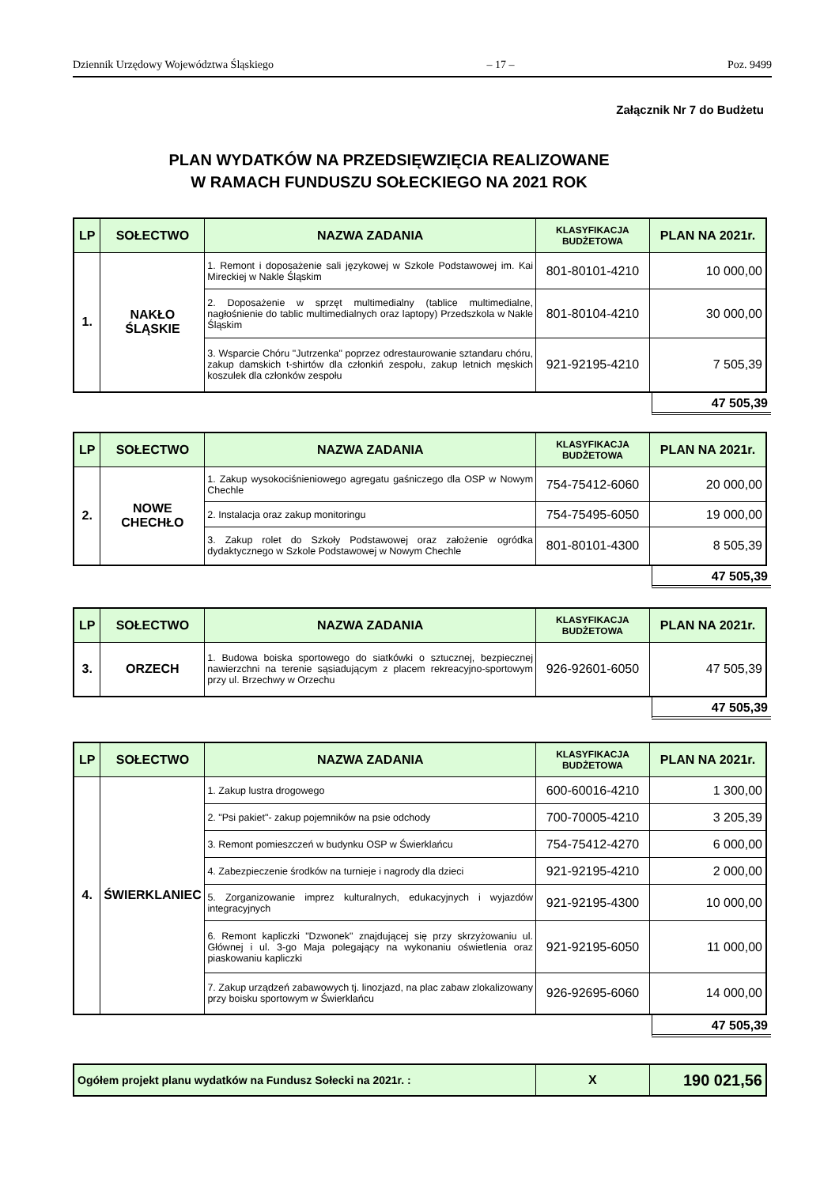Dziennik Urzędowy Województwa Śląskiego – 17 – Poz. 9499
Załącznik Nr 7 do Budżetu
PLAN WYDATKÓW NA PRZEDSIĘWZIĘCIA REALIZOWANE
W RAMACH FUNDUSZU SOŁECKIEGO NA 2021 ROK
| LP | SOŁECTWO | NAZWA ZADANIA | KLASYFIKACJA BUDŻETOWA | PLAN NA 2021r. |
| --- | --- | --- | --- | --- |
| 1. | NAKŁO ŚLĄSKIE | 1. Remont i doposażenie sali językowej w Szkole Podstawowej im. Kai Mireckiej w Nakle Śląskim | 801-80101-4210 | 10 000,00 |
| | | 2. Doposażenie w sprzęt multimedialny (tablice multimedialne, nagłośnienie do tablic multimedialnych oraz laptopy) Przedszkola w Nakle Śląskim | 801-80104-4210 | 30 000,00 |
| | | 3. Wsparcie Chóru "Jutrzenka" poprzez odrestaurowanie sztandaru chóru, zakup damskich t-shirtów dla członkiń zespołu, zakup letnich męskich koszulek dla członków zespołu | 921-92195-4210 | 7 505,39 |
47 505,39
| LP | SOŁECTWO | NAZWA ZADANIA | KLASYFIKACJA BUDŻETOWA | PLAN NA 2021r. |
| --- | --- | --- | --- | --- |
| 2. | NOWE CHECHŁO | 1. Zakup wysokociśnieniowego agregatu gaśniczego dla OSP w Nowym Chechle | 754-75412-6060 | 20 000,00 |
| | | 2. Instalacja oraz zakup monitoringu | 754-75495-6050 | 19 000,00 |
| | | 3. Zakup rolet do Szkoły Podstawowej oraz założenie ogródka dydaktycznego w Szkole Podstawowej w Nowym Chechle | 801-80101-4300 | 8 505,39 |
47 505,39
| LP | SOŁECTWO | NAZWA ZADANIA | KLASYFIKACJA BUDŻETOWA | PLAN NA 2021r. |
| --- | --- | --- | --- | --- |
| 3. | ORZECH | 1. Budowa boiska sportowego do siatkówki o sztucznej, bezpiecznej nawierzchni na terenie sąsiadującym z placem rekreacyjno-sportowym przy ul. Brzechwy w Orzechu | 926-92601-6050 | 47 505,39 |
47 505,39
| LP | SOŁECTWO | NAZWA ZADANIA | KLASYFIKACJA BUDŻETOWA | PLAN NA 2021r. |
| --- | --- | --- | --- | --- |
| 4. | ŚWIERKLANIEC | 1. Zakup lustra drogowego | 600-60016-4210 | 1 300,00 |
| | | 2. "Psi pakiet"- zakup pojemników na psie odchody | 700-70005-4210 | 3 205,39 |
| | | 3. Remont pomieszczeń w budynku OSP w Świerklańcu | 754-75412-4270 | 6 000,00 |
| | | 4. Zabezpieczenie środków na turnieje i nagrody dla dzieci | 921-92195-4210 | 2 000,00 |
| | | 5. Zorganizowanie imprez kulturalnych, edukacyjnych i wyjazdów integracyjnych | 921-92195-4300 | 10 000,00 |
| | | 6. Remont kapliczki "Dzwonek" znajdującej się przy skrzyżowaniu ul. Głównej i ul. 3-go Maja polegający na wykonaniu oświetlenia oraz piaskowaniu kapliczki | 921-92195-6050 | 11 000,00 |
| | | 7. Zakup urządzeń zabawowych tj. linozjazd, na plac zabaw zlokalizowany przy boisku sportowym w Świerklańcu | 926-92695-6060 | 14 000,00 |
47 505,39
| Ogółem projekt planu wydatków na Fundusz Sołecki na 2021r. : | X | 190 021,56 |